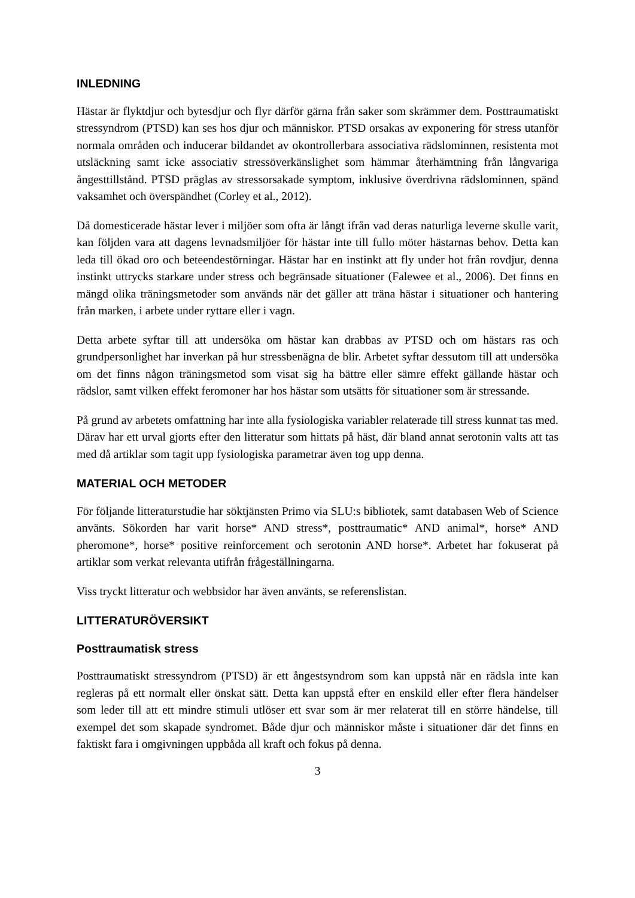INLEDNING
Hästar är flyktdjur och bytesdjur och flyr därför gärna från saker som skrämmer dem. Posttraumatiskt stressyndrom (PTSD) kan ses hos djur och människor. PTSD orsakas av exponering för stress utanför normala områden och inducerar bildandet av okontrollerbara associativa rädslominnen, resistenta mot utsläckning samt icke associativ stressöverkänslighet som hämmar återhämtning från långvariga ångesttillstånd. PTSD präglas av stressorsakade symptom, inklusive överdrivna rädslominnen, spänd vaksamhet och överspändhet (Corley et al., 2012).
Då domesticerade hästar lever i miljöer som ofta är långt ifrån vad deras naturliga leverne skulle varit, kan följden vara att dagens levnadsmiljöer för hästar inte till fullo möter hästarnas behov. Detta kan leda till ökad oro och beteendestörningar. Hästar har en instinkt att fly under hot från rovdjur, denna instinkt uttrycks starkare under stress och begränsade situationer (Falewee et al., 2006). Det finns en mängd olika träningsmetoder som används när det gäller att träna hästar i situationer och hantering från marken, i arbete under ryttare eller i vagn.
Detta arbete syftar till att undersöka om hästar kan drabbas av PTSD och om hästars ras och grundpersonlighet har inverkan på hur stressbenägna de blir. Arbetet syftar dessutom till att undersöka om det finns någon träningsmetod som visat sig ha bättre eller sämre effekt gällande hästar och rädslor, samt vilken effekt feromoner har hos hästar som utsätts för situationer som är stressande.
På grund av arbetets omfattning har inte alla fysiologiska variabler relaterade till stress kunnat tas med. Därav har ett urval gjorts efter den litteratur som hittats på häst, där bland annat serotonin valts att tas med då artiklar som tagit upp fysiologiska parametrar även tog upp denna.
MATERIAL OCH METODER
För följande litteraturstudie har söktjänsten Primo via SLU:s bibliotek, samt databasen Web of Science använts. Sökorden har varit horse* AND stress*, posttraumatic* AND animal*, horse* AND pheromone*, horse* positive reinforcement och serotonin AND horse*. Arbetet har fokuserat på artiklar som verkat relevanta utifrån frågeställningarna.
Viss tryckt litteratur och webbsidor har även använts, se referenslistan.
LITTERATURÖVERSIKT
Posttraumatisk stress
Posttraumatiskt stressyndrom (PTSD) är ett ångestsyndrom som kan uppstå när en rädsla inte kan regleras på ett normalt eller önskat sätt. Detta kan uppstå efter en enskild eller efter flera händelser som leder till att ett mindre stimuli utlöser ett svar som är mer relaterat till en större händelse, till exempel det som skapade syndromet. Både djur och människor måste i situationer där det finns en faktiskt fara i omgivningen uppbåda all kraft och fokus på denna.
3